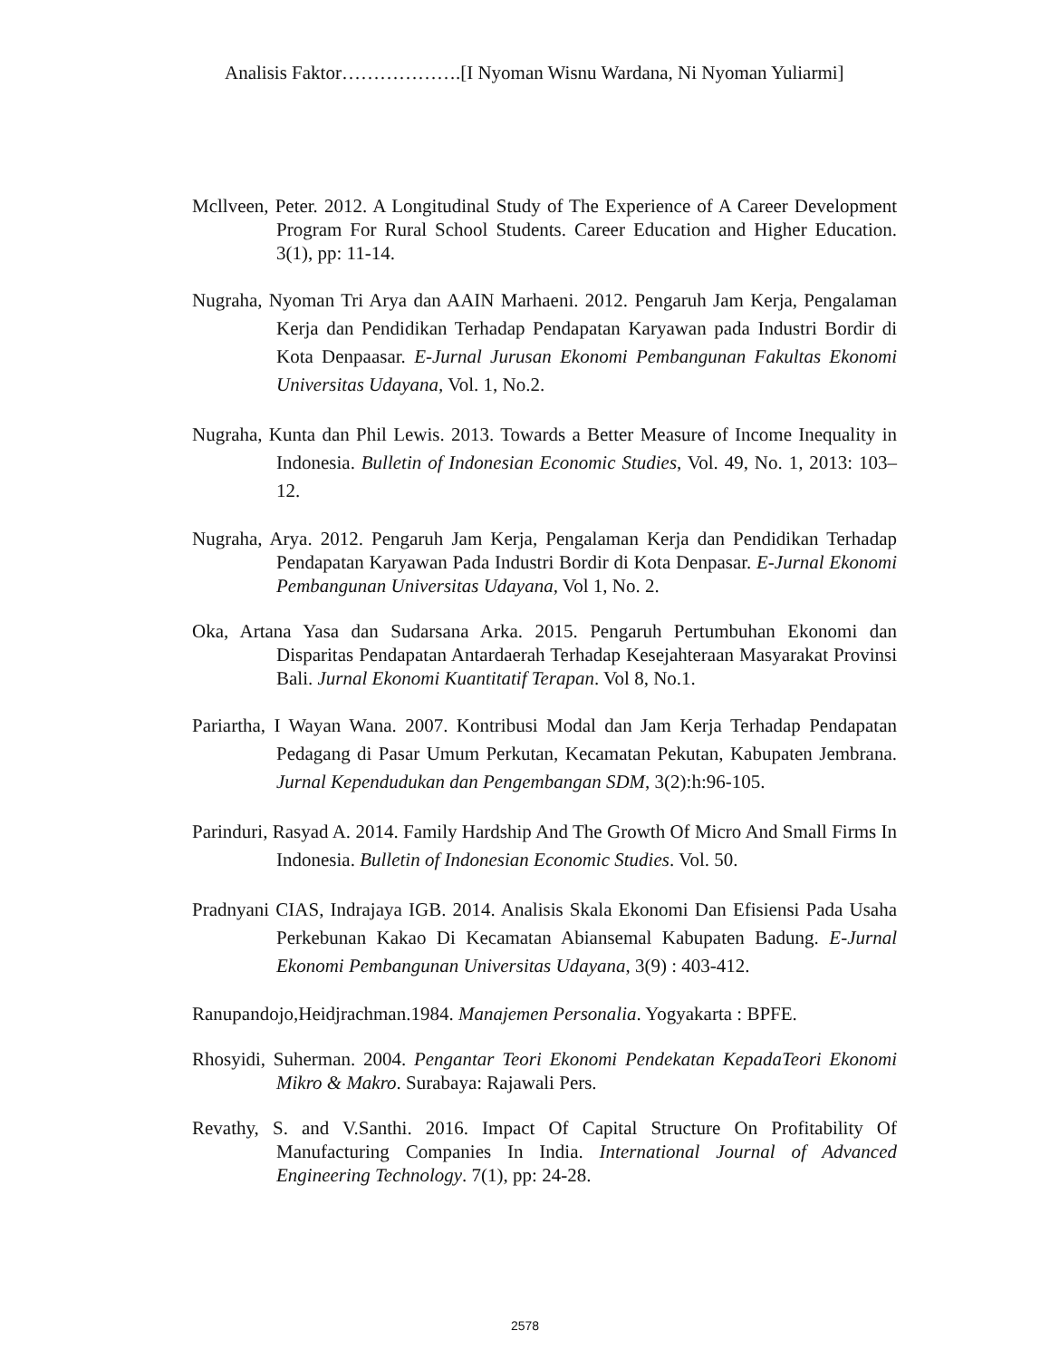Analisis Faktor……………….[I Nyoman Wisnu Wardana, Ni Nyoman Yuliarmi]
Mcllveen, Peter. 2012. A Longitudinal Study of The Experience of A Career Development Program For Rural School Students. Career Education and Higher Education. 3(1), pp: 11-14.
Nugraha, Nyoman Tri Arya dan AAIN Marhaeni. 2012. Pengaruh Jam Kerja, Pengalaman Kerja dan Pendidikan Terhadap Pendapatan Karyawan pada Industri Bordir di Kota Denpaasar. E-Jurnal Jurusan Ekonomi Pembangunan Fakultas Ekonomi Universitas Udayana, Vol. 1, No.2.
Nugraha, Kunta dan Phil Lewis. 2013. Towards a Better Measure of Income Inequality in Indonesia. Bulletin of Indonesian Economic Studies, Vol. 49, No. 1, 2013: 103–12.
Nugraha, Arya. 2012. Pengaruh Jam Kerja, Pengalaman Kerja dan Pendidikan Terhadap Pendapatan Karyawan Pada Industri Bordir di Kota Denpasar. E-Jurnal Ekonomi Pembangunan Universitas Udayana, Vol 1, No. 2.
Oka, Artana Yasa dan Sudarsana Arka. 2015. Pengaruh Pertumbuhan Ekonomi dan Disparitas Pendapatan Antardaerah Terhadap Kesejahteraan Masyarakat Provinsi Bali. Jurnal Ekonomi Kuantitatif Terapan. Vol 8, No.1.
Pariartha, I Wayan Wana. 2007. Kontribusi Modal dan Jam Kerja Terhadap Pendapatan Pedagang di Pasar Umum Perkutan, Kecamatan Pekutan, Kabupaten Jembrana. Jurnal Kependudukan dan Pengembangan SDM, 3(2):h:96-105.
Parinduri, Rasyad A. 2014. Family Hardship And The Growth Of Micro And Small Firms In Indonesia. Bulletin of Indonesian Economic Studies. Vol. 50.
Pradnyani CIAS, Indrajaya IGB. 2014. Analisis Skala Ekonomi Dan Efisiensi Pada Usaha Perkebunan Kakao Di Kecamatan Abiansemal Kabupaten Badung. E-Jurnal Ekonomi Pembangunan Universitas Udayana, 3(9) : 403-412.
Ranupandojo,Heidjrachman.1984. Manajemen Personalia. Yogyakarta : BPFE.
Rhosyidi, Suherman. 2004. Pengantar Teori Ekonomi Pendekatan KepadaTeori Ekonomi Mikro & Makro. Surabaya: Rajawali Pers.
Revathy, S. and V.Santhi. 2016. Impact Of Capital Structure On Profitability Of Manufacturing Companies In India. International Journal of Advanced Engineering Technology. 7(1), pp: 24-28.
2578